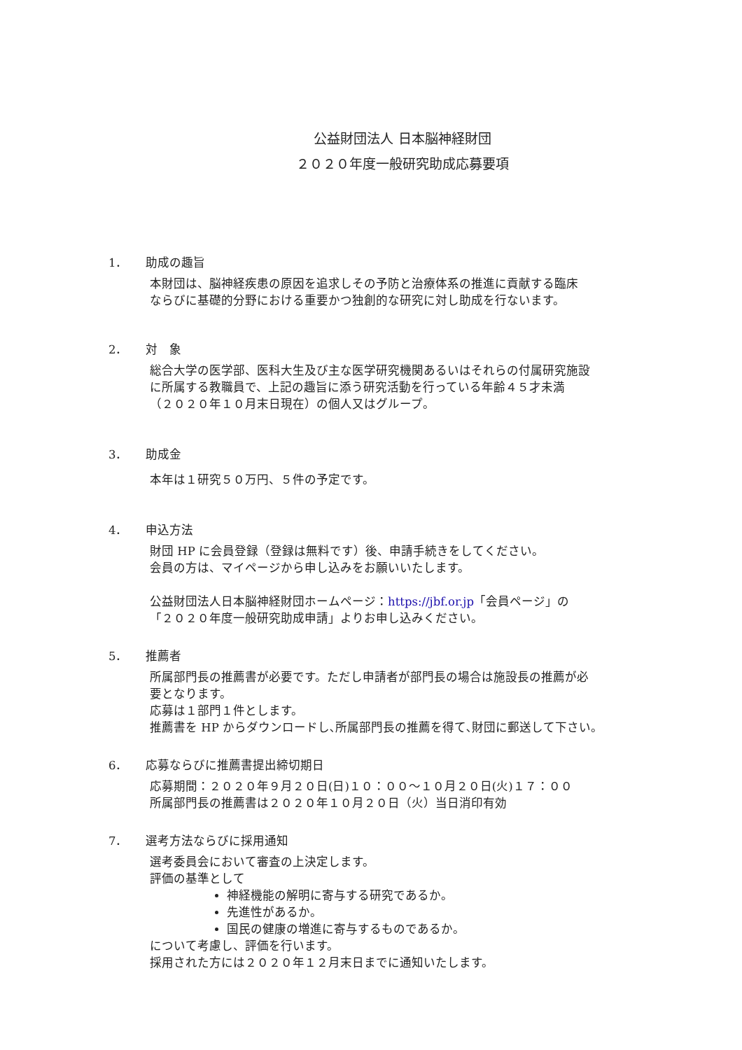公益財団法人 日本脳神経財団
２０２０年度一般研究助成応募要項
1． 助成の趣旨
本財団は、脳神経疾患の原因を追求しその予防と治療体系の推進に貢献する臨床
ならびに基礎的分野における重要かつ独創的な研究に対し助成を行ないます。
2． 対　象
総合大学の医学部、医科大生及び主な医学研究機関あるいはそれらの付属研究施設
に所属する教職員で、上記の趣旨に添う研究活動を行っている年齢４５才未満
（２０２０年１０月末日現在）の個人又はグループ。
3． 助成金
本年は１研究５０万円、５件の予定です。
4． 申込方法
財団 HP に会員登録（登録は無料です）後、申請手続きをしてください。
会員の方は、マイページから申し込みをお願いいたします。
公益財団法人日本脳神経財団ホームページ：https://jbf.or.jp「会員ページ」の
「２０２０年度一般研究助成申請」よりお申し込みください。
5． 推薦者
所属部門長の推薦書が必要です。ただし申請者が部門長の場合は施設長の推薦が必
要となります。
応募は１部門１件とします。
推薦書を HP からダウンロードし､所属部門長の推薦を得て､財団に郵送して下さい。
6． 応募ならびに推薦書提出締切期日
応募期間：２０２０年９月２０日(日)１０：００〜１０月２０日(火)１７：００
所属部門長の推薦書は２０２０年１０月２０日（火）当日消印有効
7． 選考方法ならびに採用通知
選考委員会において審査の上決定します。
評価の基準として
神経機能の解明に寄与する研究であるか。
先進性があるか。
国民の健康の増進に寄与するものであるか。
について考慮し、評価を行います。
採用された方には２０２０年１２月末日までに通知いたします。